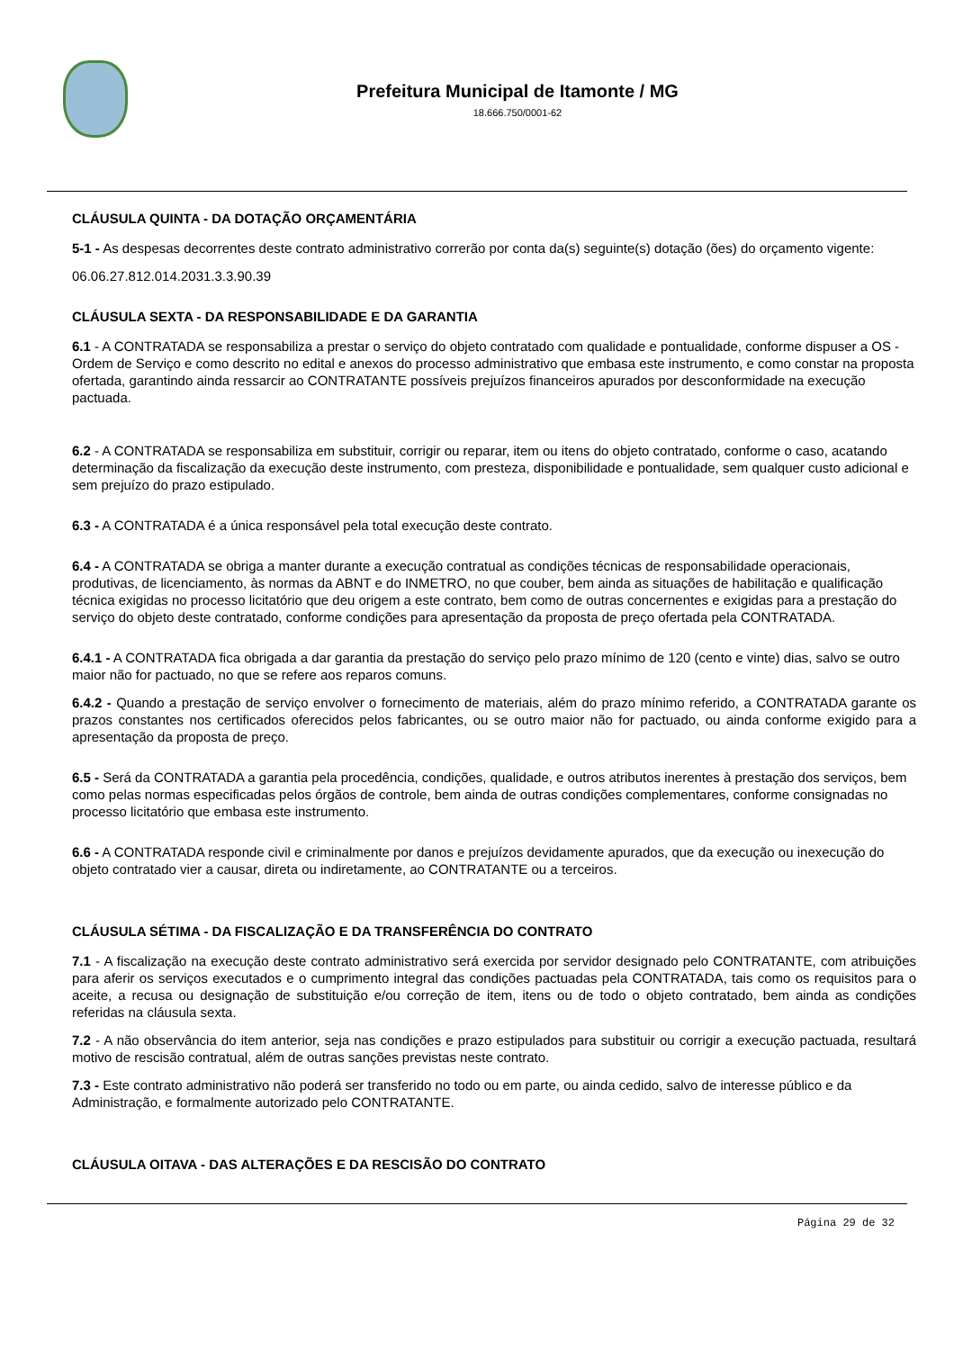Prefeitura Municipal de Itamonte / MG
18.666.750/0001-62
CLÁUSULA QUINTA - DA DOTAÇÃO ORÇAMENTÁRIA
5-1 - As despesas decorrentes deste contrato administrativo correrão por conta da(s) seguinte(s) dotação (ões) do orçamento vigente:
06.06.27.812.014.2031.3.3.90.39
CLÁUSULA SEXTA - DA RESPONSABILIDADE E DA GARANTIA
6.1 - A CONTRATADA se responsabiliza a prestar o serviço do objeto contratado com qualidade e pontualidade, conforme dispuser a OS - Ordem de Serviço e como descrito no edital e anexos do processo administrativo que embasa este instrumento, e como constar na proposta ofertada, garantindo ainda ressarcir ao CONTRATANTE possíveis prejuízos financeiros apurados por desconformidade na execução pactuada.
6.2 - A CONTRATADA se responsabiliza em substituir, corrigir ou reparar, item ou itens do objeto contratado, conforme o caso, acatando determinação da fiscalização da execução deste instrumento, com presteza, disponibilidade e pontualidade, sem qualquer custo adicional e sem prejuízo do prazo estipulado.
6.3 - A CONTRATADA é a única responsável pela total execução deste contrato.
6.4 - A CONTRATADA se obriga a manter durante a execução contratual as condições técnicas de responsabilidade operacionais, produtivas, de licenciamento, às normas da ABNT e do INMETRO, no que couber, bem ainda as situações de habilitação e qualificação técnica exigidas no processo licitatório que deu origem a este contrato, bem como de outras concernentes e exigidas para a prestação do serviço do objeto deste contratado, conforme condições para apresentação da proposta de preço ofertada pela CONTRATADA.
6.4.1 - A CONTRATADA fica obrigada a dar garantia da prestação do serviço pelo prazo mínimo de 120 (cento e vinte) dias, salvo se outro maior não for pactuado, no que se refere aos reparos comuns.
6.4.2 - Quando a prestação de serviço envolver o fornecimento de materiais, além do prazo mínimo referido, a CONTRATADA garante os prazos constantes nos certificados oferecidos pelos fabricantes, ou se outro maior não for pactuado, ou ainda conforme exigido para a apresentação da proposta de preço.
6.5 - Será da CONTRATADA a garantia pela procedência, condições, qualidade, e outros atributos inerentes à prestação dos serviços, bem como pelas normas especificadas pelos órgãos de controle, bem ainda de outras condições complementares, conforme consignadas no processo licitatório que embasa este instrumento.
6.6 - A CONTRATADA responde civil e criminalmente por danos e prejuízos devidamente apurados, que da execução ou inexecução do objeto contratado vier a causar, direta ou indiretamente, ao CONTRATANTE ou a terceiros.
CLÁUSULA SÉTIMA - DA FISCALIZAÇÃO E DA TRANSFERÊNCIA DO CONTRATO
7.1 - A fiscalização na execução deste contrato administrativo será exercida por servidor designado pelo CONTRATANTE, com atribuições para aferir os serviços executados e o cumprimento integral das condições pactuadas pela CONTRATADA, tais como os requisitos para o aceite, a recusa ou designação de substituição e/ou correção de item, itens ou de todo o objeto contratado, bem ainda as condições referidas na cláusula sexta.
7.2 - A não observância do item anterior, seja nas condições e prazo estipulados para substituir ou corrigir a execução pactuada, resultará motivo de rescisão contratual, além de outras sanções previstas neste contrato.
7.3 - Este contrato administrativo não poderá ser transferido no todo ou em parte, ou ainda cedido, salvo de interesse público e da Administração, e formalmente autorizado pelo CONTRATANTE.
CLÁUSULA OITAVA - DAS ALTERAÇÕES E DA RESCISÃO DO CONTRATO
Página 29 de 32